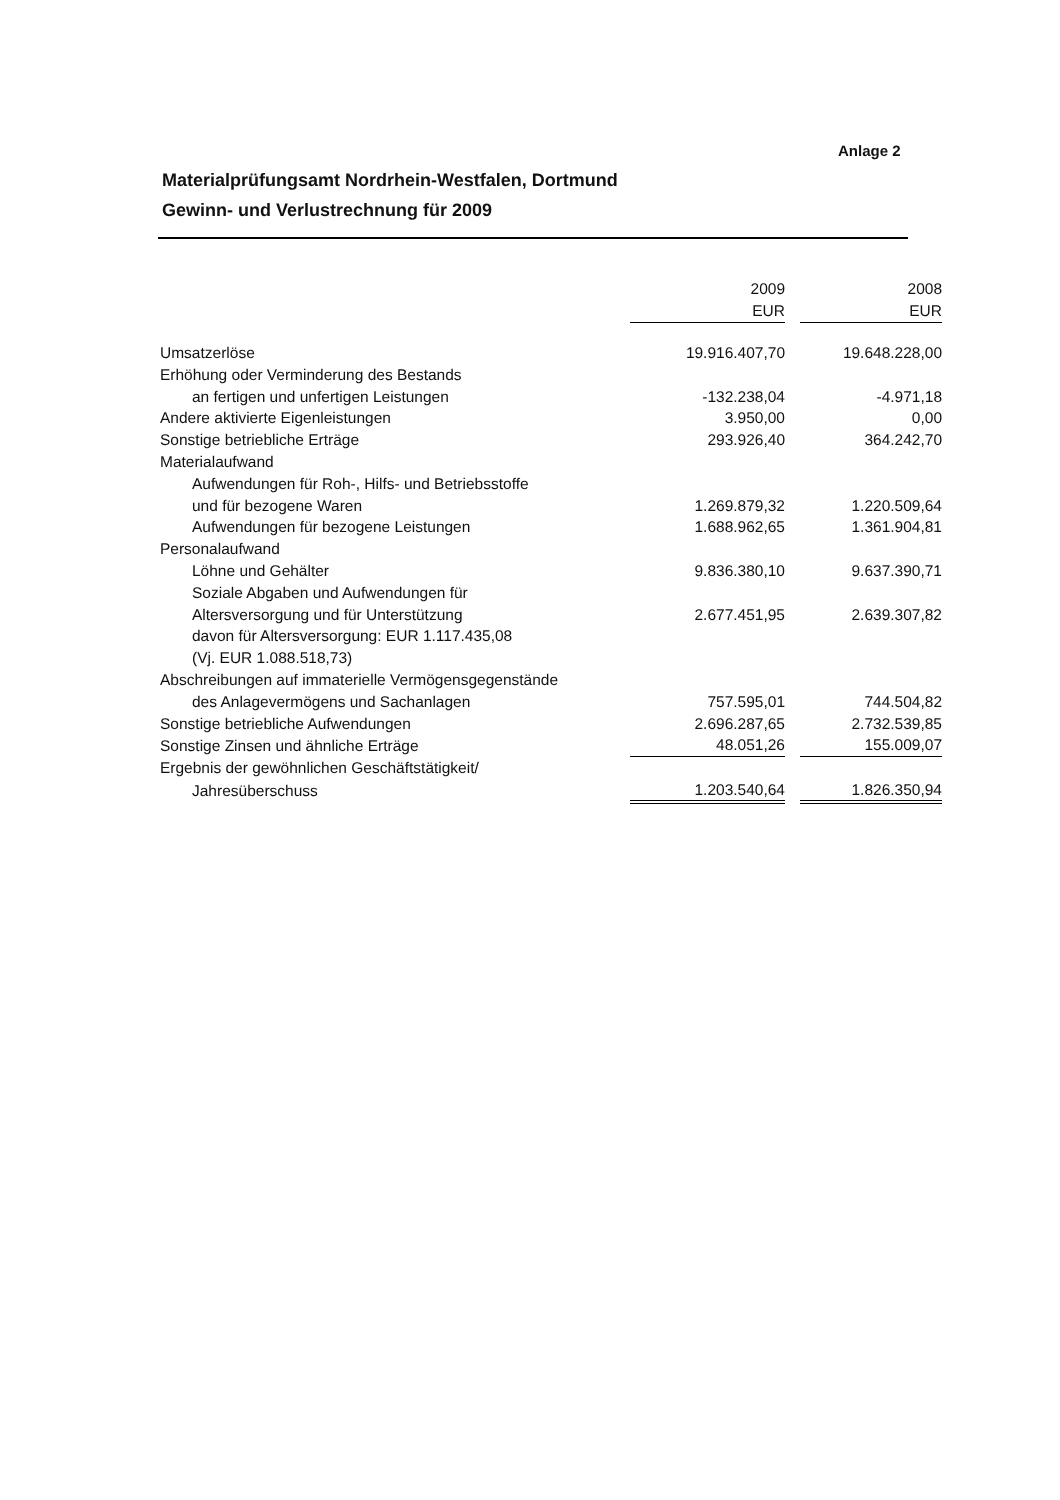Anlage 2
Materialprüfungsamt Nordrhein-Westfalen, Dortmund
Gewinn- und Verlustrechnung für 2009
| | 2009 EUR | | 2008 EUR |
| --- | --- | --- | --- |
| Umsatzerlöse | 19.916.407,70 | | 19.648.228,00 |
| Erhöhung oder Verminderung des Bestands | | | |
| an fertigen und unfertigen Leistungen | -132.238,04 | | -4.971,18 |
| Andere aktivierte Eigenleistungen | 3.950,00 | | 0,00 |
| Sonstige betriebliche Erträge | 293.926,40 | | 364.242,70 |
| Materialaufwand | | | |
| Aufwendungen für Roh-, Hilfs- und Betriebsstoffe | | | |
| und für bezogene Waren | 1.269.879,32 | | 1.220.509,64 |
| Aufwendungen für bezogene Leistungen | 1.688.962,65 | | 1.361.904,81 |
| Personalaufwand | | | |
| Löhne und Gehälter | 9.836.380,10 | | 9.637.390,71 |
| Soziale Abgaben und Aufwendungen für | | | |
| Altersversorgung und für Unterstützung | 2.677.451,95 | | 2.639.307,82 |
| davon für Altersversorgung: EUR 1.117.435,08 | | | |
| (Vj. EUR 1.088.518,73) | | | |
| Abschreibungen auf immaterielle Vermögensgegenstände | | | |
| des Anlagevermögens und Sachanlagen | 757.595,01 | | 744.504,82 |
| Sonstige betriebliche Aufwendungen | 2.696.287,65 | | 2.732.539,85 |
| Sonstige Zinsen und ähnliche Erträge | 48.051,26 | | 155.009,07 |
| Ergebnis der gewöhnlichen Geschäftstätigkeit/ | | | |
| Jahresüberschuss | 1.203.540,64 | | 1.826.350,94 |